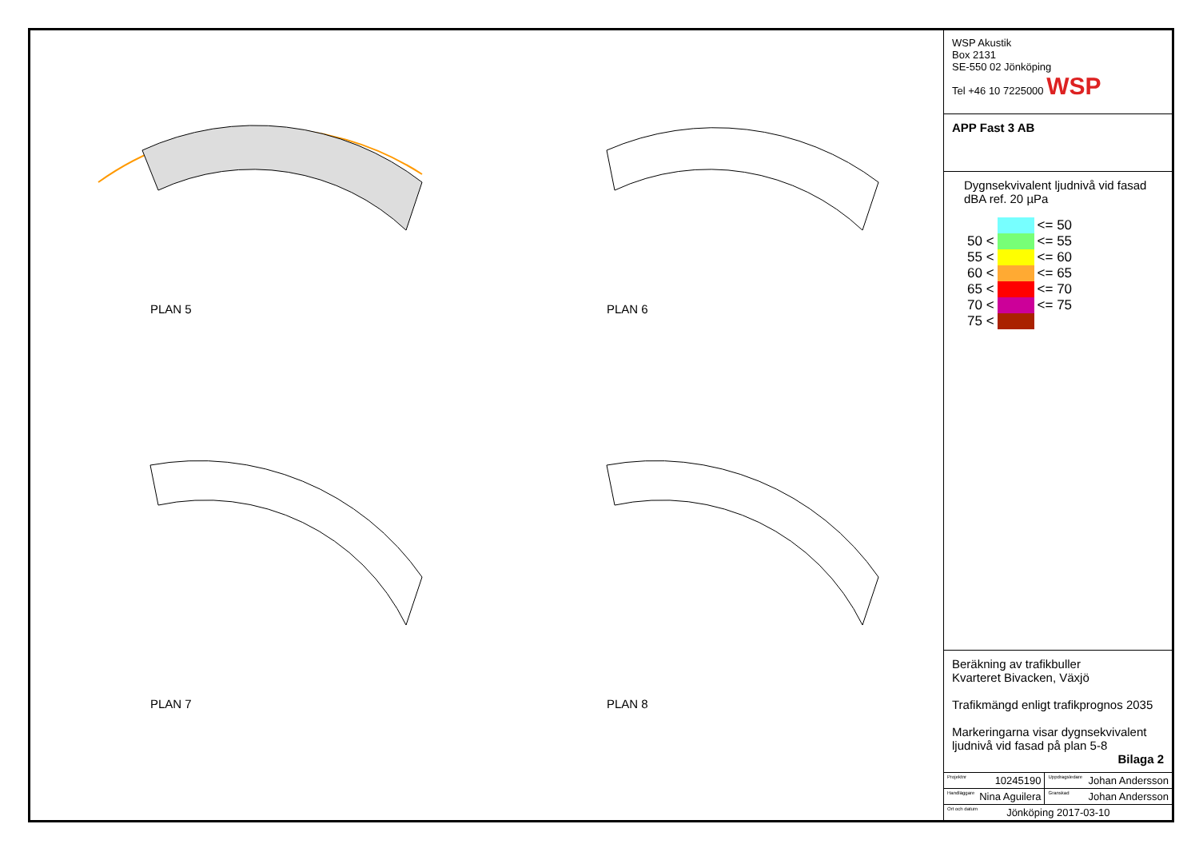PLAN 5
PLAN 6
PLAN 7
PLAN 8
WSP Akustik
Box 2131
SE-550 02 Jönköping
Tel +46 10 7225000 WSP
APP Fast 3 AB
Dygnsekvivalent ljudnivå vid fasad
dBA ref. 20 µPa
| | | <= 50 |
| 50 < | | <= 55 |
| 55 < | | <= 60 |
| 60 < | | <= 65 |
| 65 < | | <= 70 |
| 70 < | | <= 75 |
| 75 < | | |
Beräkning av trafikbuller
Kvarteret Bivacken, Växjö
Trafikmängd enligt trafikprognos 2035
Markeringarna visar dygnsekvivalent
ljudnivå vid fasad på plan 5-8
Bilaga 2
| Projektnr 10245190 | Uppdragsledare Johan Andersson |
| Handläggare Nina Aguilera | Granskad Johan Andersson |
| Ort och datum Jönköping 2017-03-10 | |